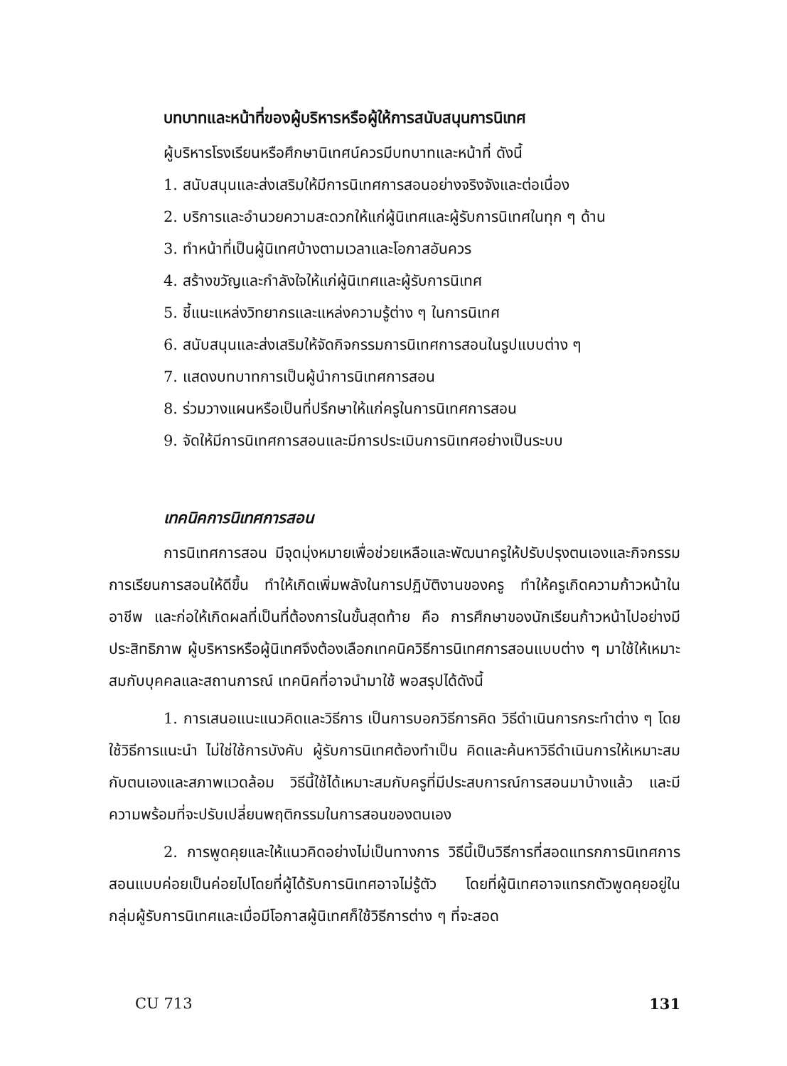บทบาทและหน้าที่ของผู้บริหารหรือผู้ให้การสนับสนุนการนิเทศ
ผู้บริหารโรงเรียนหรือศึกษานิเทศน์ควรมีบทบาทและหน้าที่ ดังนี้
1. สนับสนุนและส่งเสริมให้มีการนิเทศการสอนอย่างจริงจังและต่อเนื่อง
2. บริการและอำนวยความสะดวกให้แก่ผู้นิเทศและผู้รับการนิเทศในทุก ๆ ด้าน
3. ทำหน้าที่เป็นผู้นิเทศบ้างตามเวลาและโอกาสอันควร
4. สร้างขวัญและกำลังใจให้แก่ผู้นิเทศและผู้รับการนิเทศ
5. ชี้แนะแหล่งวิทยากรและแหล่งความรู้ต่าง ๆ ในการนิเทศ
6. สนับสนุนและส่งเสริมให้จัดกิจกรรมการนิเทศการสอนในรูปแบบต่าง ๆ
7. แสดงบทบาทการเป็นผู้นำการนิเทศการสอน
8. ร่วมวางแผนหรือเป็นที่ปรึกษาให้แก่ครูในการนิเทศการสอน
9. จัดให้มีการนิเทศการสอนและมีการประเมินการนิเทศอย่างเป็นระบบ
เทคนิคการนิเทศการสอน
การนิเทศการสอน มีจุดมุ่งหมายเพื่อช่วยเหลือและพัฒนาครูให้ปรับปรุงตนเองและกิจกรรมการเรียนการสอนให้ดีขึ้น ทำให้เกิดเพิ่มพลังในการปฏิบัติงานของครู ทำให้ครูเกิดความก้าวหน้าในอาชีพ และก่อให้เกิดผลที่เป็นที่ต้องการในขั้นสุดท้าย คือ การศึกษาของนักเรียนก้าวหน้าไปอย่างมีประสิทธิภาพ ผู้บริหารหรือผู้นิเทศจึงต้องเลือกเทคนิควิธีการนิเทศการสอนแบบต่าง ๆ มาใช้ให้เหมาะสมกับบุคคลและสถานการณ์ เทคนิคที่อาจนำมาใช้ พอสรุปได้ดังนี้
1. การเสนอแนะแนวคิดและวิธีการ เป็นการบอกวิธีการคิด วิธีดำเนินการกระทำต่าง ๆ โดยใช้วิธีการแนะนำ ไม่ใช่ใช้การบังคับ ผู้รับการนิเทศต้องทำเป็น คิดและค้นหาวิธีดำเนินการให้เหมาะสมกับตนเองและสภาพแวดล้อม วิธีนี้ใช้ได้เหมาะสมกับครูที่มีประสบการณ์การสอนมาบ้างแล้ว และมีความพร้อมที่จะปรับเปลี่ยนพฤติกรรมในการสอนของตนเอง
2. การพูดคุยและให้แนวคิดอย่างไม่เป็นทางการ วิธีนี้เป็นวิธีการที่สอดแทรกการนิเทศการสอนแบบค่อยเป็นค่อยไปโดยที่ผู้ได้รับการนิเทศอาจไม่รู้ตัว โดยที่ผู้นิเทศอาจแทรกตัวพูดคุยอยู่ในกลุ่มผู้รับการนิเทศและเมื่อมีโอกาสผู้นิเทศก็ใช้วิธีการต่าง ๆ ที่จะสอด
CU 713 131